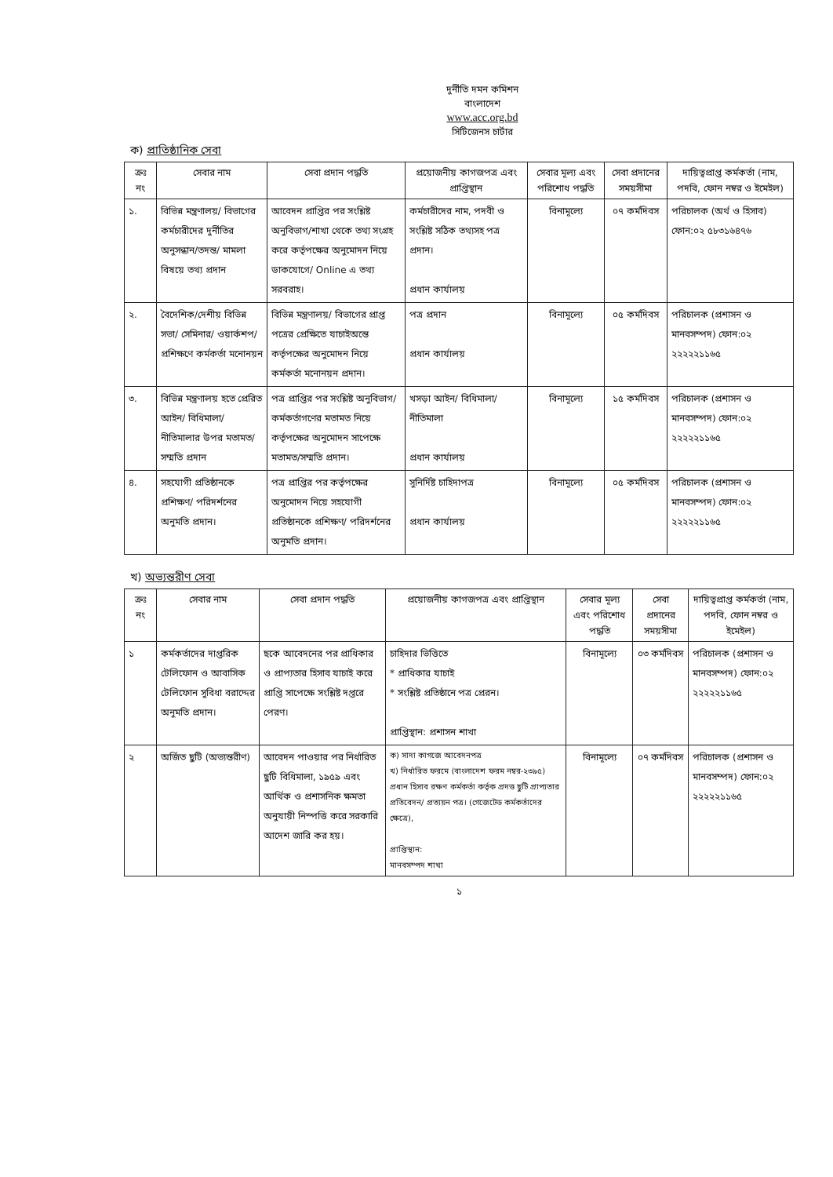দুর্নীতি দমন কমিশন
বাংলাদেশ
www.acc.org.bd
সিটিজেনস চার্টার
ক) প্রাতিষ্ঠানিক সেবা
| ক্রঃ নং | সেবার নাম | সেবা প্রদান পদ্ধতি | প্রয়োজনীয় কাগজপত্র এবং প্রাপ্তিস্থান | সেবার মূল্য এবং পরিশোধ পদ্ধতি | সেবা প্রদানের সময়সীমা | দায়িত্বপ্রাপ্ত কর্মকর্তা (নাম, পদবি, ফোন নম্বর ও ইমেইল) |
| --- | --- | --- | --- | --- | --- | --- |
| ১. | বিভিন্ন মন্ত্রণালয়/ বিভাগের কর্মচারীদের দুর্নীতির অনুসন্ধান/তদন্ত/ মামলা বিষয়ে তথ্য প্রদান | আবেদন প্রাপ্তির পর সংশ্লিষ্ট অনুবিভাগ/শাখা থেকে তথ্য সংগ্রহ করে কর্তৃপক্ষের অনুমোদন নিয়ে ডাকযোগে/ Online এ তথ্য সরবরাহ। | কর্মচারীদের নাম, পদবী ও সংশ্লিষ্ট সঠিক তথ্যসহ পত্র প্রদান। প্রধান কার্যালয় | বিনামূল্যে | ০৭ কর্মদিবস | পরিচালক (অর্থ ও হিসাব) ফোন:০২ ৫৮৩১৬৪৭৬ |
| ২. | বৈদেশিক/দেশীয় বিভিন্ন সভা/ সেমিনার/ ওয়ার্কশপ/ প্রশিক্ষণে কর্মকর্তা মনোনয়ন | বিভিন্ন মন্ত্রণালয়/ বিভাগের প্রাপ্ত পত্রের প্রেক্ষিতে যাচাইঅন্তে কর্তৃপক্ষের অনুমোদন নিয়ে কর্মকর্তা মনোনয়ন প্রদান। | পত্র প্রদান প্রধান কার্যালয় | বিনামূল্যে | ০৫ কর্মদিবস | পরিচালক (প্রশাসন ও মানবসম্পদ) ফোন:০২ ২২২২২১১৬৫ |
| ৩. | বিভিন্ন মন্ত্রণালয় হতে প্রেরিত আইন/ বিধিমালা/ নীতিমালার উপর মতামত/ সম্মতি প্রদান | পত্র প্রাপ্তির পর সংশ্লিষ্ট অনুবিভাগ/কর্মকর্তাগণের মতামত নিয়ে কর্তৃপক্ষের অনুমোদন সাপেক্ষে মতামত/সম্মতি প্রদান। | খসড়া আইন/ বিধিমালা/ নীতিমালা প্রধান কার্যালয় | বিনামূল্যে | ১৫ কর্মদিবস | পরিচালক (প্রশাসন ও মানবসম্পদ) ফোন:০২ ২২২২২১১৬৫ |
| ৪. | সহযোগী প্রতিষ্ঠানকে প্রশিক্ষণ/ পরিদর্শনের অনুমতি প্রদান। | পত্র প্রাপ্তির পর কর্তৃপক্ষের অনুমোদন নিয়ে সহযোগী প্রতিষ্ঠানকে প্রশিক্ষণ/ পরিদর্শনের অনুমতি প্রদান। | সুনির্দিষ্ট চাহিদাপত্র প্রধান কার্যালয় | বিনামূল্যে | ০৫ কর্মদিবস | পরিচালক (প্রশাসন ও মানবসম্পদ) ফোন:০২ ২২২২২১১৬৫ |
খ) অভ্যন্তরীণ সেবা
| ক্রঃ নং | সেবার নাম | সেবা প্রদান পদ্ধতি | প্রয়োজনীয় কাগজপত্র এবং প্রাপ্তিস্থান | সেবার মূল্য এবং পরিশোধ পদ্ধতি | সেবা প্রদানের সময়সীমা | দায়িত্বপ্রাপ্ত কর্মকর্তা (নাম, পদবি, ফোন নম্বর ও ইমেইল) |
| --- | --- | --- | --- | --- | --- | --- |
| ১ | কর্মকর্তাদের দাপ্তরিক টেলিফোন ও আবাসিক টেলিফোন সুবিধা বরাদ্দের অনুমতি প্রদান। | ছকে আবেদনের পর প্রাধিকার ও প্রাপ্যতার হিসাব যাচাই করে প্রাপ্তি সাপেক্ষে সংশ্লিষ্ট দপ্তরে পেরণ। | চাহিদার ভিত্তিতে * প্রাধিকার যাচাই * সংশ্লিষ্ট প্রতিষ্ঠানে পত্র প্রেরন। প্রাপ্তিস্থান: প্রশাসন শাখা | বিনামূল্যে | ০৩ কর্মদিবস | পরিচালক (প্রশাসন ও মানবসম্পদ) ফোন:০২ ২২২২২১১৬৫ |
| ২ | অর্জিত ছুটি (অভ্যন্তরীণ) | আবেদন পাওয়ার পর নির্ধারিত ছুটি বিধিমালা, ১৯৫৯ এবং আর্থিক ও প্রশাসনিক ক্ষমতা অনুযায়ী নিস্পত্তি করে সরকারি আদেশ জারি কর হয়। | ক) সাদা কাগজে আবেদনপত্র খ) নির্ধারিত ফরমে (বাংলাদেশ ফরম নম্বর-২৩৯৫) প্রধান হিসাব রক্ষণ কর্মকর্তা কর্তৃক প্রদত্ত ছুটি প্রাপ্যতার প্রতিবেদন/ প্রত্যয়ন পত্র। (গেজেটেড কর্মকর্তাদের ক্ষেত্রে), প্রাপ্তিস্থান: মানবসম্পদ শাখা | বিনামূল্যে | ০৭ কর্মদিবস | পরিচালক (প্রশাসন ও মানবসম্পদ) ফোন:০২ ২২২২২১১৬৫ |
১